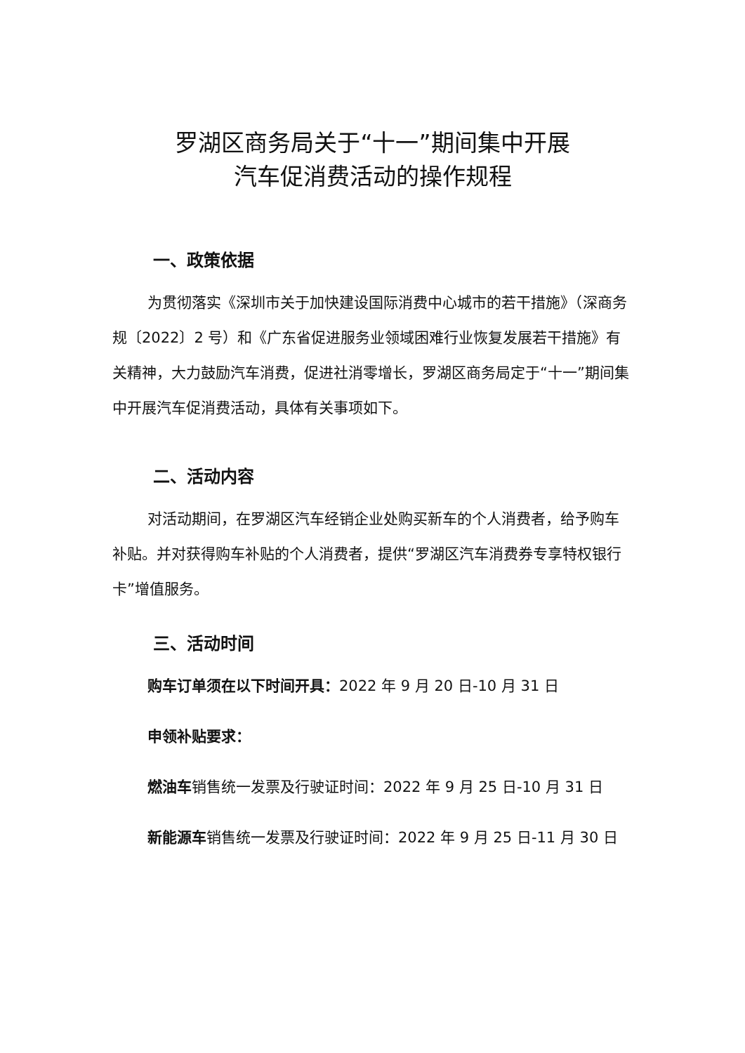罗湖区商务局关于“十一”期间集中开展
汽车促消费活动的操作规程
一、政策依据
为贯彻落实《深圳市关于加快建设国际消费中心城市的若干措施》（深商务规〔2022〕2 号）和《广东省促进服务业领域困难行业恢复发展若干措施》有关精神，大力鼓励汽车消费，促进社消零增长，罗湖区商务局定于“十一”期间集中开展汽车促消费活动，具体有关事项如下。
二、活动内容
对活动期间，在罗湖区汽车经销企业处购买新车的个人消费者，给予购车补贴。并对获得购车补贴的个人消费者，提供“罗湖区汽车消费券专享特权银行卡”增值服务。
三、活动时间
购车订单须在以下时间开具：2022 年 9 月 20 日-10 月 31 日
申领补贴要求：
燃油车销售统一发票及行驶证时间：2022 年 9 月 25 日-10 月 31 日
新能源车销售统一发票及行驶证时间：2022 年 9 月 25 日-11 月 30 日